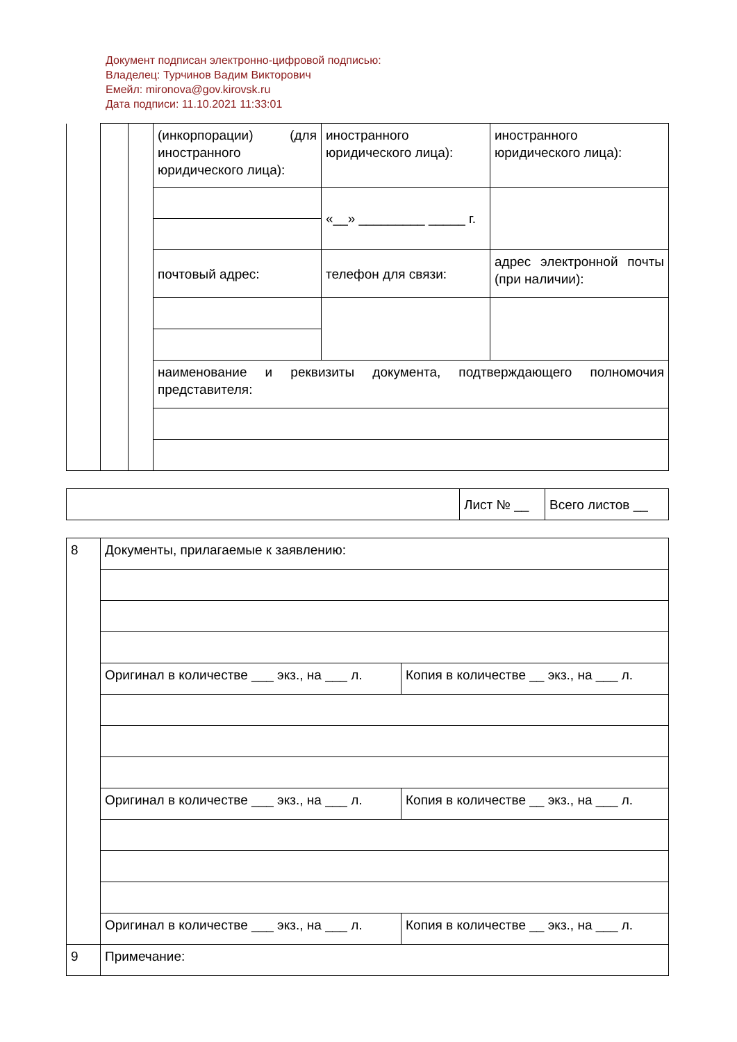Документ подписан электронно-цифровой подписью:
Владелец: Турчинов Вадим Викторович
Емейл: mironova@gov.kirovsk.ru
Дата подписи: 11.10.2021 11:33:01
| | | | (инкорпорации) (для иностранного юридического лица): | иностранного юридического лица): | иностранного юридического лица): |
| | | | | «__» _________ _____ г. | |
| | | | почтовый адрес: | телефон для связи: | адрес электронной почты (при наличии): |
| | | | наименование и реквизиты документа, подтверждающего полномочия представителя: | | |
| | Лист № __ | Всего листов __ |
| 8 | Документы, прилагаемые к заявлению: | |
| | Оригинал в количестве ___ экз., на ___ л. | Копия в количестве __ экз., на ___ л. |
| | Оригинал в количестве ___ экз., на ___ л. | Копия в количестве __ экз., на ___ л. |
| | Оригинал в количестве ___ экз., на ___ л. | Копия в количестве __ экз., на ___ л. |
| 9 | Примечание: | |